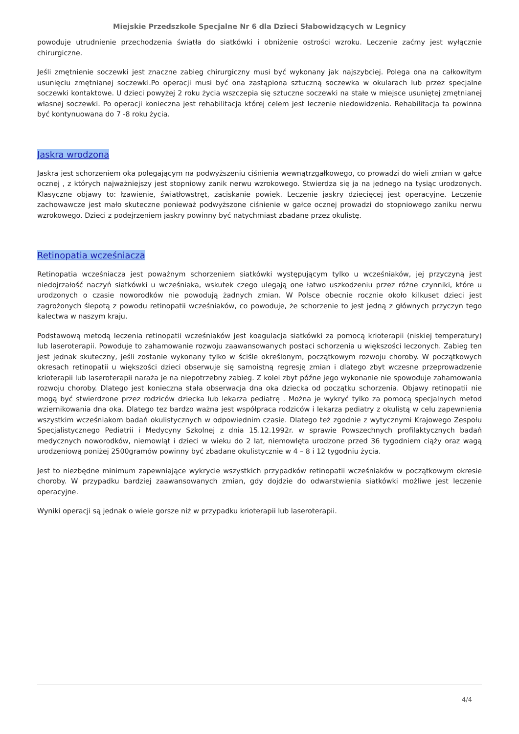Miejskie Przedszkole Specjalne Nr 6 dla Dzieci Słabowidzących w Legnicy
powoduje utrudnienie przechodzenia światła do siatkówki i obniżenie ostrości wzroku. Leczenie zaćmy jest wyłącznie chirurgiczne.
Jeśli zmętnienie soczewki jest znaczne zabieg chirurgiczny musi być wykonany jak najszybciej. Polega ona na całkowitym usunięciu zmętnianej soczewki.Po operacji musi być ona zastąpiona sztuczną soczewka w okularach lub przez specjalne soczewki kontaktowe. U dzieci powyżej 2 roku życia wszczepia się sztuczne soczewki na stałe w miejsce usuniętej zmętnianej własnej soczewki. Po operacji konieczna jest rehabilitacja której celem jest leczenie niedowidzenia. Rehabilitacja ta powinna być kontynuowana do 7 -8 roku życia.
Jaskra wrodzona
Jaskra jest schorzeniem oka polegającym na podwyższeniu ciśnienia wewnątrzgałkowego, co prowadzi do wieli zmian w gałce ocznej , z których najważniejszy jest stopniowy zanik nerwu wzrokowego. Stwierdza się ja na jednego na tysiąc urodzonych. Klasyczne objawy to: łzawienie, światłowstręt, zaciskanie powiek. Leczenie jaskry dziecięcej jest operacyjne. Leczenie zachowawcze jest mało skuteczne ponieważ podwyższone ciśnienie w gałce ocznej prowadzi do stopniowego zaniku nerwu wzrokowego. Dzieci z podejrzeniem jaskry powinny być natychmiast zbadane przez okulistę.
Retinopatia wcześniacza
Retinopatia wcześniacza jest poważnym schorzeniem siatkówki występującym tylko u wcześniaków, jej przyczyną jest niedojrzałość naczyń siatkówki u wcześniaka, wskutek czego ulegają one łatwo uszkodzeniu przez różne czynniki, które u urodzonych o czasie noworodków nie powodują żadnych zmian. W Polsce obecnie rocznie około kilkuset dzieci jest zagrożonych ślepotą z powodu retinopatii wcześniaków, co powoduje, że schorzenie to jest jedną z głównych przyczyn tego kalectwa w naszym kraju.
Podstawową metodą leczenia retinopatii wcześniaków jest koagulacja siatkówki za pomocą krioterapii (niskiej temperatury) lub laseroterapii. Powoduje to zahamowanie rozwoju zaawansowanych postaci schorzenia u większości leczonych. Zabieg ten jest jednak skuteczny, jeśli zostanie wykonany tylko w ściśle określonym, początkowym rozwoju choroby. W początkowych okresach retinopatii u większości dzieci obserwuje się samoistną regresję zmian i dlatego zbyt wczesne przeprowadzenie krioterapii lub laseroterapii naraża je na niepotrzebny zabieg. Z kolei zbyt późne jego wykonanie nie spowoduje zahamowania rozwoju choroby. Dlatego jest konieczna stała obserwacja dna oka dziecka od początku schorzenia. Objawy retinopatii nie mogą być stwierdzone przez rodziców dziecka lub lekarza pediatrę . Można je wykryć tylko za pomocą specjalnych metod wziernikowania dna oka. Dlatego tez bardzo ważna jest współpraca rodziców i lekarza pediatry z okulistą w celu zapewnienia wszystkim wcześniakom badań okulistycznych w odpowiednim czasie. Dlatego też zgodnie z wytycznymi Krajowego Zespołu Specjalistycznego Pediatrii i Medycyny Szkolnej z dnia 15.12.1992r. w sprawie Powszechnych profilaktycznych badań medycznych noworodków, niemowląt i dzieci w wieku do 2 lat, niemowlęta urodzone przed 36 tygodniem ciąży oraz wagą urodzeniową poniżej 2500gramów powinny być zbadane okulistycznie w 4 – 8 i 12 tygodniu życia.
Jest to niezbędne minimum zapewniające wykrycie wszystkich przypadków retinopatii wcześniaków w początkowym okresie choroby. W przypadku bardziej zaawansowanych zmian, gdy dojdzie do odwarstwienia siatkówki możliwe jest leczenie operacyjne.
Wyniki operacji są jednak o wiele gorsze niż w przypadku krioterapii lub laseroterapii.
4/4